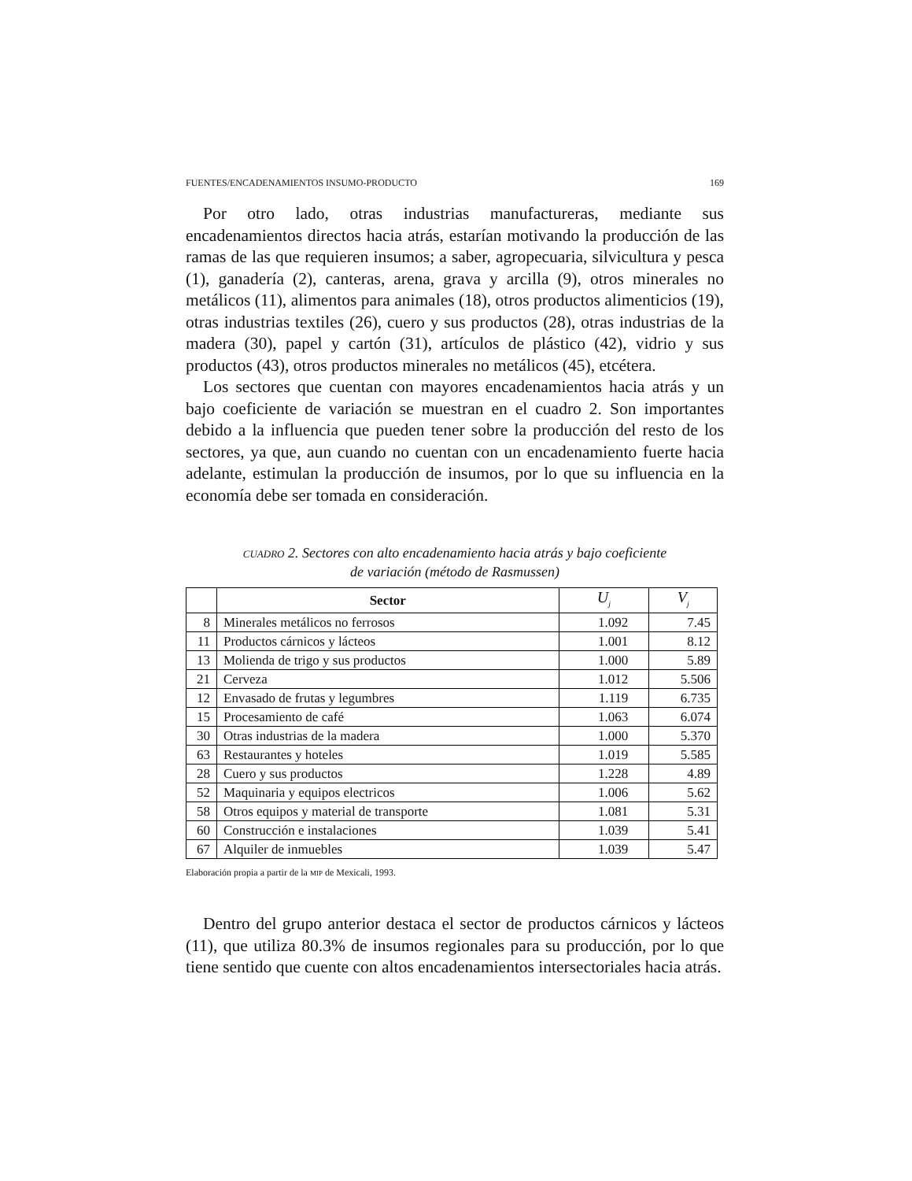FUENTES/ENCADENAMIENTOS INSUMO-PRODUCTO 169
Por otro lado, otras industrias manufactureras, mediante sus encadenamientos directos hacia atrás, estarían motivando la producción de las ramas de las que requieren insumos; a saber, agropecuaria, silvicultura y pesca (1), ganadería (2), canteras, arena, grava y arcilla (9), otros minerales no metálicos (11), alimentos para animales (18), otros productos alimenticios (19), otras industrias textiles (26), cuero y sus productos (28), otras industrias de la madera (30), papel y cartón (31), artículos de plástico (42), vidrio y sus productos (43), otros productos minerales no metálicos (45), etcétera.
Los sectores que cuentan con mayores encadenamientos hacia atrás y un bajo coeficiente de variación se muestran en el cuadro 2. Son importantes debido a la influencia que pueden tener sobre la producción del resto de los sectores, ya que, aun cuando no cuentan con un encadenamiento fuerte hacia adelante, estimulan la producción de insumos, por lo que su influencia en la economía debe ser tomada en consideración.
CUADRO 2. Sectores con alto encadenamiento hacia atrás y bajo coeficiente
de variación (método de Rasmussen)
| | Sector | U<sub>j</sub> | V<sub>j</sub> |
| --- | --- | --- | --- |
| 8 | Minerales metálicos no ferrosos | 1.092 | 7.45 |
| 11 | Productos cárnicos y lácteos | 1.001 | 8.12 |
| 13 | Molienda de trigo y sus productos | 1.000 | 5.89 |
| 21 | Cerveza | 1.012 | 5.506 |
| 12 | Envasado de frutas y legumbres | 1.119 | 6.735 |
| 15 | Procesamiento de café | 1.063 | 6.074 |
| 30 | Otras industrias de la madera | 1.000 | 5.370 |
| 63 | Restaurantes y hoteles | 1.019 | 5.585 |
| 28 | Cuero y sus productos | 1.228 | 4.89 |
| 52 | Maquinaria y equipos electricos | 1.006 | 5.62 |
| 58 | Otros equipos y material de transporte | 1.081 | 5.31 |
| 60 | Construcción e instalaciones | 1.039 | 5.41 |
| 67 | Alquiler de inmuebles | 1.039 | 5.47 |
Elaboración propia a partir de la MIP de Mexicali, 1993.
Dentro del grupo anterior destaca el sector de productos cárnicos y lácteos (11), que utiliza 80.3% de insumos regionales para su producción, por lo que tiene sentido que cuente con altos encadenamientos intersectoriales hacia atrás.